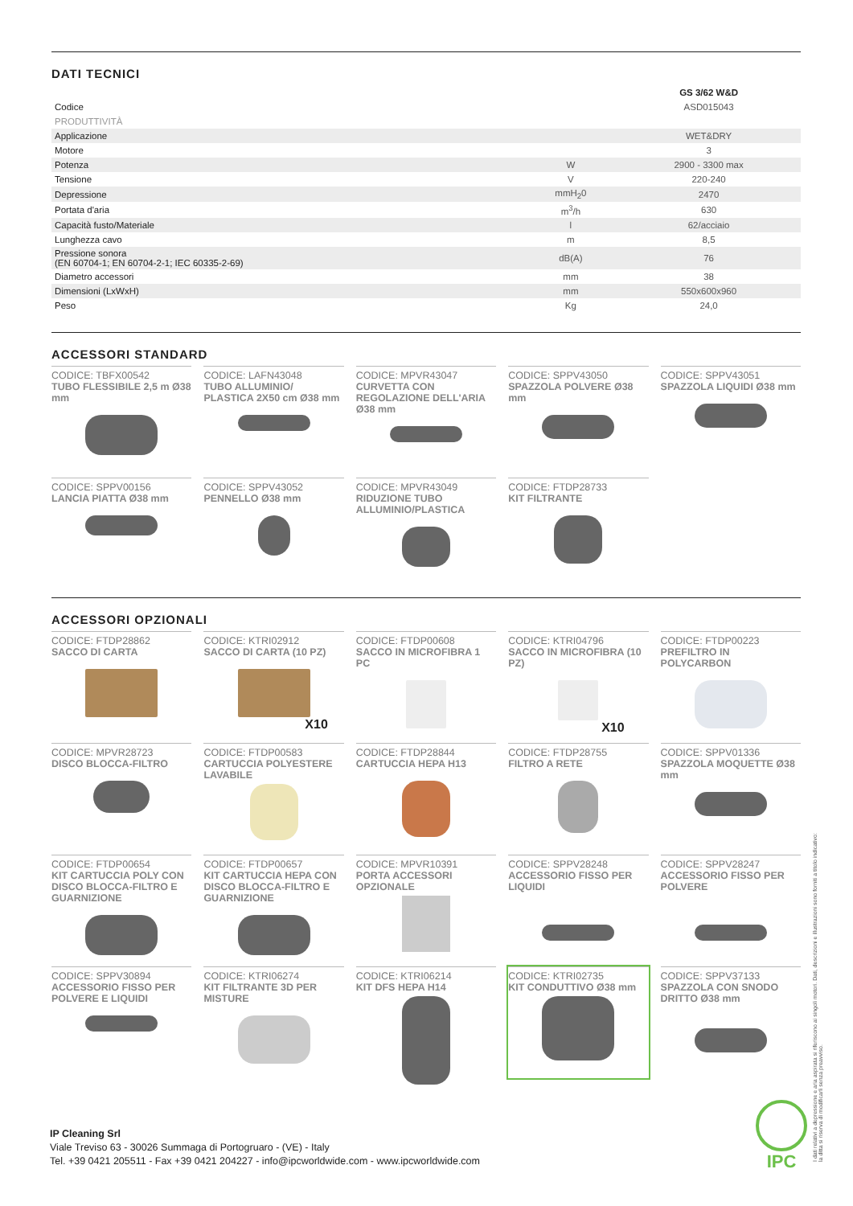DATI TECNICI
| | | GS 3/62 W&D |
| Codice | | ASD015043 |
| PRODUTTIVITÀ | | |
| Applicazione | | WET&DRY |
| Motore | | 3 |
| Potenza | W | 2900 - 3300 max |
| Tensione | V | 220-240 |
| Depressione | mmH<sub>2</sub>0 | 2470 |
| Portata d'aria | m<sup>3</sup>/h | 630 |
| Capacità fusto/Materiale | l | 62/acciaio |
| Lunghezza cavo | m | 8,5 |
| Pressione sonora (EN 60704-1; EN 60704-2-1; IEC 60335-2-69) | dB(A) | 76 |
| Diametro accessori | mm | 38 |
| Dimensioni (LxWxH) | mm | 550x600x960 |
| Peso | Kg | 24,0 |
ACCESSORI STANDARD
CODICE: TBFX00542
TUBO FLESSIBILE 2,5 m Ø38 mm
CODICE: LAFN43048
TUBO ALLUMINIO/ PLASTICA 2X50 cm Ø38 mm
CODICE: MPVR43047
CURVETTA CON REGOLAZIONE DELL'ARIA Ø38 mm
CODICE: SPPV43050
SPAZZOLA POLVERE Ø38 mm
CODICE: SPPV43051
SPAZZOLA LIQUIDI Ø38 mm
CODICE: SPPV00156
LANCIA PIATTA Ø38 mm
CODICE: SPPV43052
PENNELLO Ø38 mm
CODICE: MPVR43049
RIDUZIONE TUBO ALLUMINIO/PLASTICA
CODICE: FTDP28733
KIT FILTRANTE
ACCESSORI OPZIONALI
CODICE: FTDP28862
SACCO DI CARTA
CODICE: KTRI02912
SACCO DI CARTA (10 PZ)
X10
CODICE: FTDP00608
SACCO IN MICROFIBRA 1 PC
CODICE: KTRI04796
SACCO IN MICROFIBRA (10 PZ)
X10
CODICE: FTDP00223
PREFILTRO IN POLYCARBON
CODICE: MPVR28723
DISCO BLOCCA-FILTRO
CODICE: FTDP00583
CARTUCCIA POLYESTERE LAVABILE
CODICE: FTDP28844
CARTUCCIA HEPA H13
CODICE: FTDP28755
FILTRO A RETE
CODICE: SPPV01336
SPAZZOLA MOQUETTE Ø38 mm
CODICE: FTDP00654
KIT CARTUCCIA POLY CON DISCO BLOCCA-FILTRO E GUARNIZIONE
CODICE: FTDP00657
KIT CARTUCCIA HEPA CON DISCO BLOCCA-FILTRO E GUARNIZIONE
CODICE: MPVR10391
PORTA ACCESSORI OPZIONALE
CODICE: SPPV28248
ACCESSORIO FISSO PER LIQUIDI
CODICE: SPPV28247
ACCESSORIO FISSO PER POLVERE
CODICE: SPPV30894
ACCESSORIO FISSO PER POLVERE E LIQUIDI
CODICE: KTRI06274
KIT FILTRANTE 3D PER MISTURE
CODICE: KTRI06214
KIT DFS HEPA H14
CODICE: KTRI02735
KIT CONDUTTIVO Ø38 mm
CODICE: SPPV37133
SPAZZOLA CON SNODO DRITTO Ø38 mm
IP Cleaning Srl
Viale Treviso 63 - 30026 Summaga di Portogruaro - (VE) - Italy
Tel. +39 0421 205511 - Fax +39 0421 204227 - info@ipcworldwide.com - www.ipcworldwide.com
IPC
I dati relativi a depressione e aria aspirata si riferiscono ai singoli motori. Dati, descrizioni e illustrazioni sono forniti a titolo indicativo: la ditta si riserva di modificarli senza preavviso.